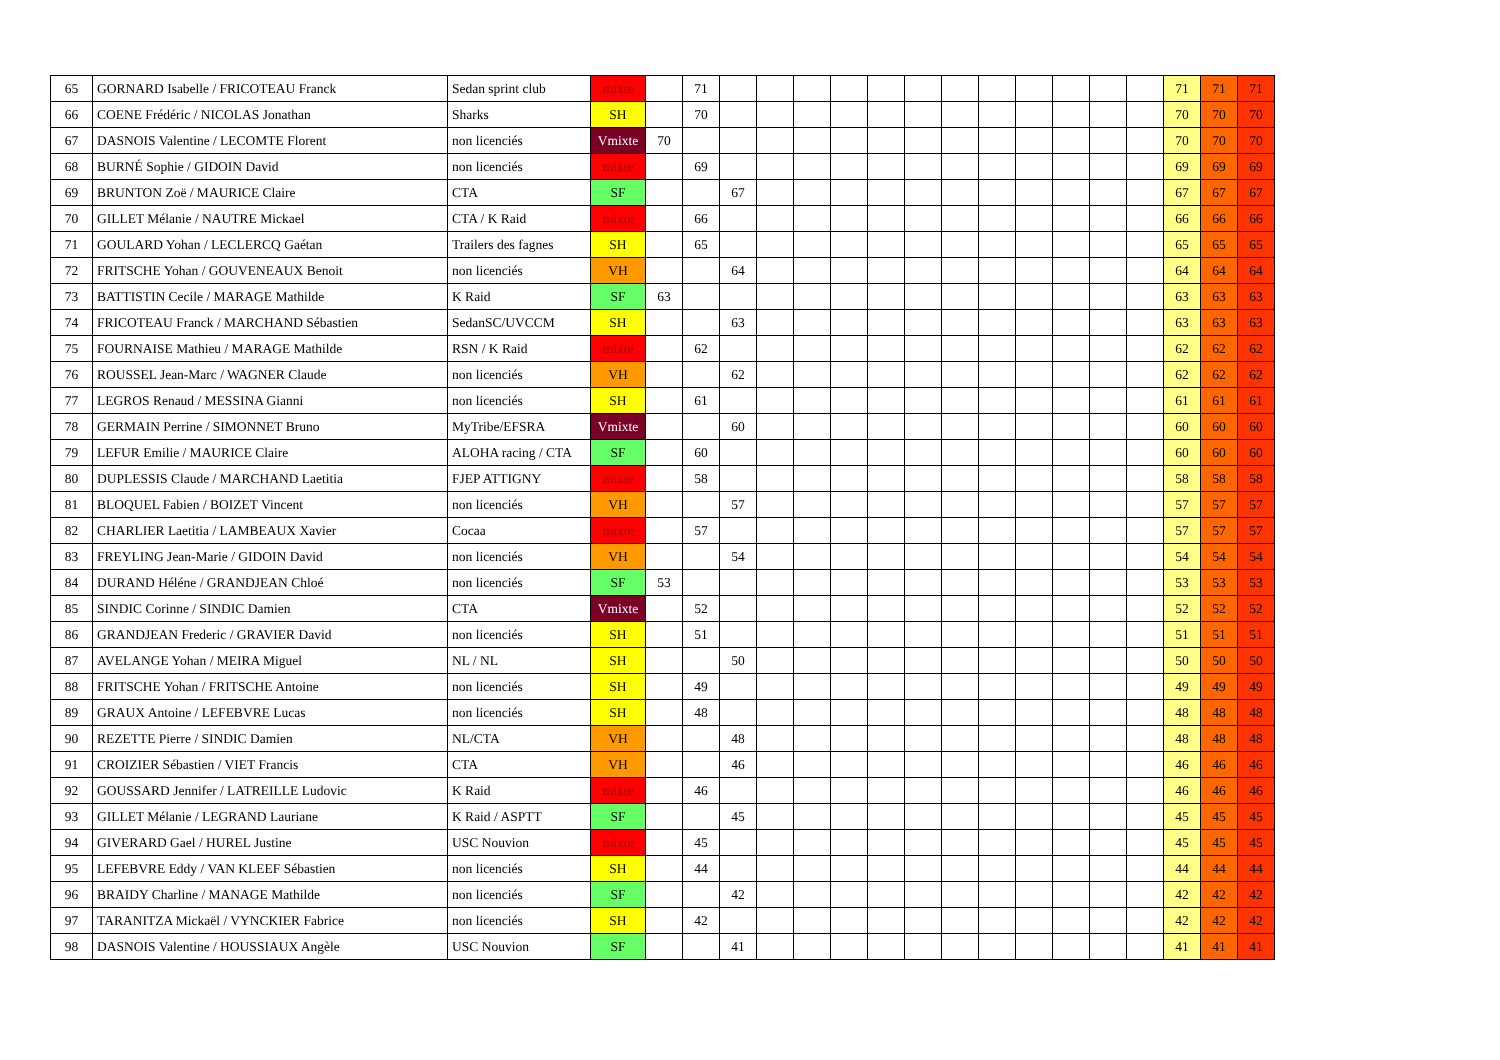| 65 | GORNARD Isabelle / FRICOTEAU Franck | Sedan sprint club | mixte | | 71 | | | | | | | | | | | | | 71 | 71 | 71 |
| 66 | COENE Frédéric / NICOLAS Jonathan | Sharks | SH | | 70 | | | | | | | | | | | | | 70 | 70 | 70 |
| 67 | DASNOIS Valentine / LECOMTE Florent | non licenciés | Vmixte | 70 | | | | | | | | | | | | | | 70 | 70 | 70 |
| 68 | BURNÉ Sophie / GIDOIN David | non licenciés | mixte | | 69 | | | | | | | | | | | | | 69 | 69 | 69 |
| 69 | BRUNTON Zoë / MAURICE Claire | CTA | SF | | | 67 | | | | | | | | | | | | 67 | 67 | 67 |
| 70 | GILLET Mélanie / NAUTRE Mickael | CTA / K Raid | mixte | | 66 | | | | | | | | | | | | | 66 | 66 | 66 |
| 71 | GOULARD Yohan / LECLERCQ Gaétan | Trailers des fagnes | SH | | 65 | | | | | | | | | | | | | 65 | 65 | 65 |
| 72 | FRITSCHE Yohan / GOUVENEAUX Benoit | non licenciés | VH | | | 64 | | | | | | | | | | | | 64 | 64 | 64 |
| 73 | BATTISTIN Cecile / MARAGE Mathilde | K Raid | SF | 63 | | | | | | | | | | | | | | 63 | 63 | 63 |
| 74 | FRICOTEAU Franck / MARCHAND Sébastien | SedanSC/UVCCM | SH | | | 63 | | | | | | | | | | | | 63 | 63 | 63 |
| 75 | FOURNAISE Mathieu / MARAGE Mathilde | RSN / K Raid | mixte | | 62 | | | | | | | | | | | | | 62 | 62 | 62 |
| 76 | ROUSSEL Jean-Marc / WAGNER Claude | non licenciés | VH | | | 62 | | | | | | | | | | | | 62 | 62 | 62 |
| 77 | LEGROS Renaud / MESSINA Gianni | non licenciés | SH | | 61 | | | | | | | | | | | | | 61 | 61 | 61 |
| 78 | GERMAIN Perrine / SIMONNET Bruno | MyTribe/EFSRA | Vmixte | | | 60 | | | | | | | | | | | | 60 | 60 | 60 |
| 79 | LEFUR Emilie / MAURICE Claire | ALOHA racing / CTA | SF | | 60 | | | | | | | | | | | | | 60 | 60 | 60 |
| 80 | DUPLESSIS Claude / MARCHAND Laetitia | FJEP ATTIGNY | mixte | | 58 | | | | | | | | | | | | | 58 | 58 | 58 |
| 81 | BLOQUEL Fabien / BOIZET Vincent | non licenciés | VH | | | 57 | | | | | | | | | | | | 57 | 57 | 57 |
| 82 | CHARLIER Laetitia / LAMBEAUX Xavier | Cocaa | mixte | | 57 | | | | | | | | | | | | | 57 | 57 | 57 |
| 83 | FREYLING Jean-Marie / GIDOIN David | non licenciés | VH | | | 54 | | | | | | | | | | | | 54 | 54 | 54 |
| 84 | DURAND Héléne / GRANDJEAN Chloé | non licenciés | SF | 53 | | | | | | | | | | | | | | 53 | 53 | 53 |
| 85 | SINDIC Corinne / SINDIC Damien | CTA | Vmixte | | 52 | | | | | | | | | | | | | 52 | 52 | 52 |
| 86 | GRANDJEAN Frederic / GRAVIER David | non licenciés | SH | | 51 | | | | | | | | | | | | | 51 | 51 | 51 |
| 87 | AVELANGE Yohan / MEIRA Miguel | NL / NL | SH | | | 50 | | | | | | | | | | | | 50 | 50 | 50 |
| 88 | FRITSCHE Yohan / FRITSCHE Antoine | non licenciés | SH | | 49 | | | | | | | | | | | | | 49 | 49 | 49 |
| 89 | GRAUX Antoine / LEFEBVRE Lucas | non licenciés | SH | | 48 | | | | | | | | | | | | | 48 | 48 | 48 |
| 90 | REZETTE Pierre / SINDIC Damien | NL/CTA | VH | | | 48 | | | | | | | | | | | | 48 | 48 | 48 |
| 91 | CROIZIER Sébastien / VIET Francis | CTA | VH | | | 46 | | | | | | | | | | | | 46 | 46 | 46 |
| 92 | GOUSSARD Jennifer / LATREILLE Ludovic | K Raid | mixte | | 46 | | | | | | | | | | | | | 46 | 46 | 46 |
| 93 | GILLET Mélanie / LEGRAND Lauriane | K Raid / ASPTT | SF | | | 45 | | | | | | | | | | | | 45 | 45 | 45 |
| 94 | GIVERARD Gael / HUREL Justine | USC Nouvion | mixte | | 45 | | | | | | | | | | | | | 45 | 45 | 45 |
| 95 | LEFEBVRE Eddy / VAN KLEEF Sébastien | non licenciés | SH | | 44 | | | | | | | | | | | | | 44 | 44 | 44 |
| 96 | BRAIDY Charline / MANAGE Mathilde | non licenciés | SF | | | 42 | | | | | | | | | | | | 42 | 42 | 42 |
| 97 | TARANITZA Mickaël / VYNCKIER Fabrice | non licenciés | SH | | 42 | | | | | | | | | | | | | 42 | 42 | 42 |
| 98 | DASNOIS Valentine / HOUSSIAUX Angèle | USC Nouvion | SF | | | 41 | | | | | | | | | | | | 41 | 41 | 41 |